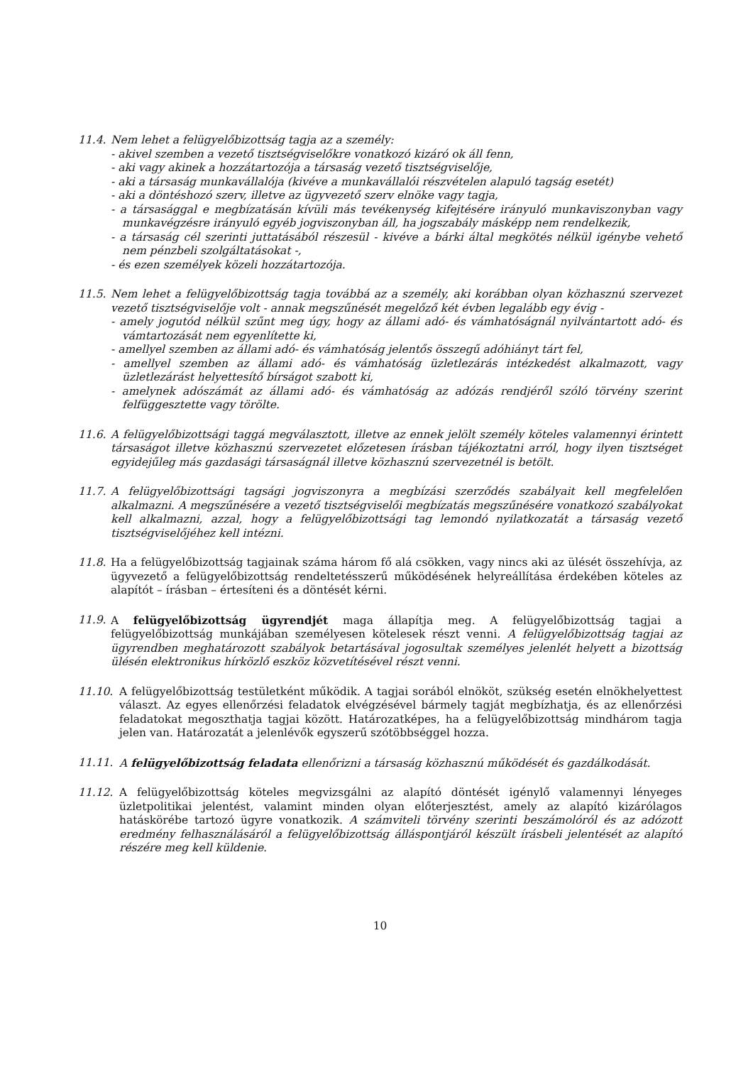11.4. Nem lehet a felügyelőbizottság tagja az a személy:
- akivel szemben a vezető tisztségviselőkre vonatkozó kizáró ok áll fenn,
- aki vagy akinek a hozzátartozója a társaság vezető tisztségviselője,
- aki a társaság munkavállalója (kivéve a munkavállalói részvételen alapuló tagság esetét)
- aki a döntéshozó szerv, illetve az ügyvezető szerv elnöke vagy tagja,
- a társasággal e megbízatásán kívüli más tevékenység kifejtésére irányuló munkaviszonyban vagy munkavégzésre irányuló egyéb jogviszonyban áll, ha jogszabály másképp nem rendelkezik,
- a társaság cél szerinti juttatásából részesül - kivéve a bárki által megkötés nélkül igénybe vehető nem pénzbeli szolgáltatásokat -,
- és ezen személyek közeli hozzátartozója.
11.5. Nem lehet a felügyelőbizottság tagja továbbá az a személy, aki korábban olyan közhasznú szervezet vezető tisztségviselője volt - annak megszűnését megelőző két évben legalább egy évig -
- amely jogutód nélkül szűnt meg úgy, hogy az állami adó- és vámhatóságnál nyilvántartott adó- és vámtartozását nem egyenlítette ki,
- amellyel szemben az állami adó- és vámhatóság jelentős összegű adóhiányt tárt fel,
- amellyel szemben az állami adó- és vámhatóság üzletlezárás intézkedést alkalmazott, vagy üzletlezárást helyettesítő bírságot szabott ki,
- amelynek adószámát az állami adó- és vámhatóság az adózás rendjéről szóló törvény szerint felfüggesztette vagy törölte.
11.6. A felügyelőbizottsági taggá megválasztott, illetve az ennek jelölt személy köteles valamennyi érintett társaságot illetve közhasznú szervezetet előzetesen írásban tájékoztatni arról, hogy ilyen tisztséget egyidejűleg más gazdasági társaságnál illetve közhasznú szervezetnél is betölt.
11.7. A felügyelőbizottsági tagsági jogviszonyra a megbízási szerződés szabályait kell megfelelően alkalmazni. A megszűnésére a vezető tisztségviselői megbízatás megszűnésére vonatkozó szabályokat kell alkalmazni, azzal, hogy a felügyelőbizottsági tag lemondó nyilatkozatát a társaság vezető tisztségviselőjéhez kell intézni.
11.8. Ha a felügyelőbizottság tagjainak száma három fő alá csökken, vagy nincs aki az ülését összehívja, az ügyvezető a felügyelőbizottság rendeltetésszerű működésének helyreállítása érdekében köteles az alapítót – írásban – értesíteni és a döntését kérni.
11.9. A felügyelőbizottság ügyrendjét maga állapítja meg. A felügyelőbizottság tagjai a felügyelőbizottság munkájában személyesen kötelesek részt venni. A felügyelőbizottság tagjai az ügyrendben meghatározott szabályok betartásával jogosultak személyes jelenlét helyett a bizottság ülésén elektronikus hírközlő eszköz közvetítésével részt venni.
11.10. A felügyelőbizottság testületként működik. A tagjai sorából elnököt, szükség esetén elnökhelyettest választ. Az egyes ellenőrzési feladatok elvégzésével bármely tagját megbízhatja, és az ellenőrzési feladatokat megoszthatja tagjai között. Határozatképes, ha a felügyelőbizottság mindhárom tagja jelen van. Határozatát a jelenlévők egyszerű szótöbbséggel hozza.
11.11. A felügyelőbizottság feladata ellenőrizni a társaság közhasznú működését és gazdálkodását.
11.12. A felügyelőbizottság köteles megvizsgálni az alapító döntését igénylő valamennyi lényeges üzletpolitikai jelentést, valamint minden olyan előterjesztést, amely az alapító kizárólagos hatáskörébe tartozó ügyre vonatkozik. A számviteli törvény szerinti beszámolóról és az adózott eredmény felhasználásáról a felügyelőbizottság álláspontjáról készült írásbeli jelentését az alapító részére meg kell küldenie.
10